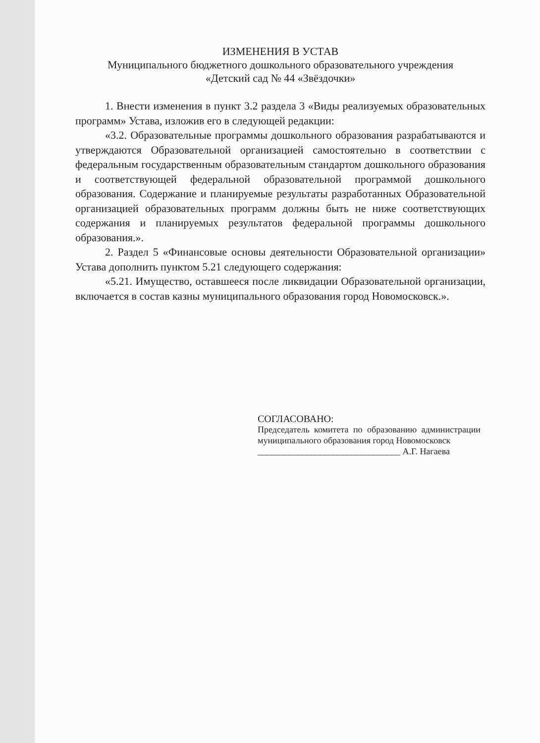ИЗМЕНЕНИЯ В УСТАВ
Муниципального бюджетного дошкольного образовательного учреждения
«Детский сад № 44 «Звёздочки»
1. Внести изменения в пункт 3.2 раздела 3 «Виды реализуемых образовательных программ» Устава, изложив его в следующей редакции:
«3.2. Образовательные программы дошкольного образования разрабатываются и утверждаются Образовательной организацией самостоятельно в соответствии с федеральным государственным образовательным стандартом дошкольного образования и соответствующей федеральной образовательной программой дошкольного образования. Содержание и планируемые результаты разработанных Образовательной организацией образовательных программ должны быть не ниже соответствующих содержания и планируемых результатов федеральной программы дошкольного образования.».
2. Раздел 5 «Финансовые основы деятельности Образовательной организации» Устава дополнить пунктом 5.21 следующего содержания:
«5.21. Имущество, оставшееся после ликвидации Образовательной организации, включается в состав казны муниципального образования город Новомосковск.».
СОГЛАСОВАНО:
Председатель комитета по образованию администрации муниципального образования город Новомосковск
________________________________ А.Г. Нагаева